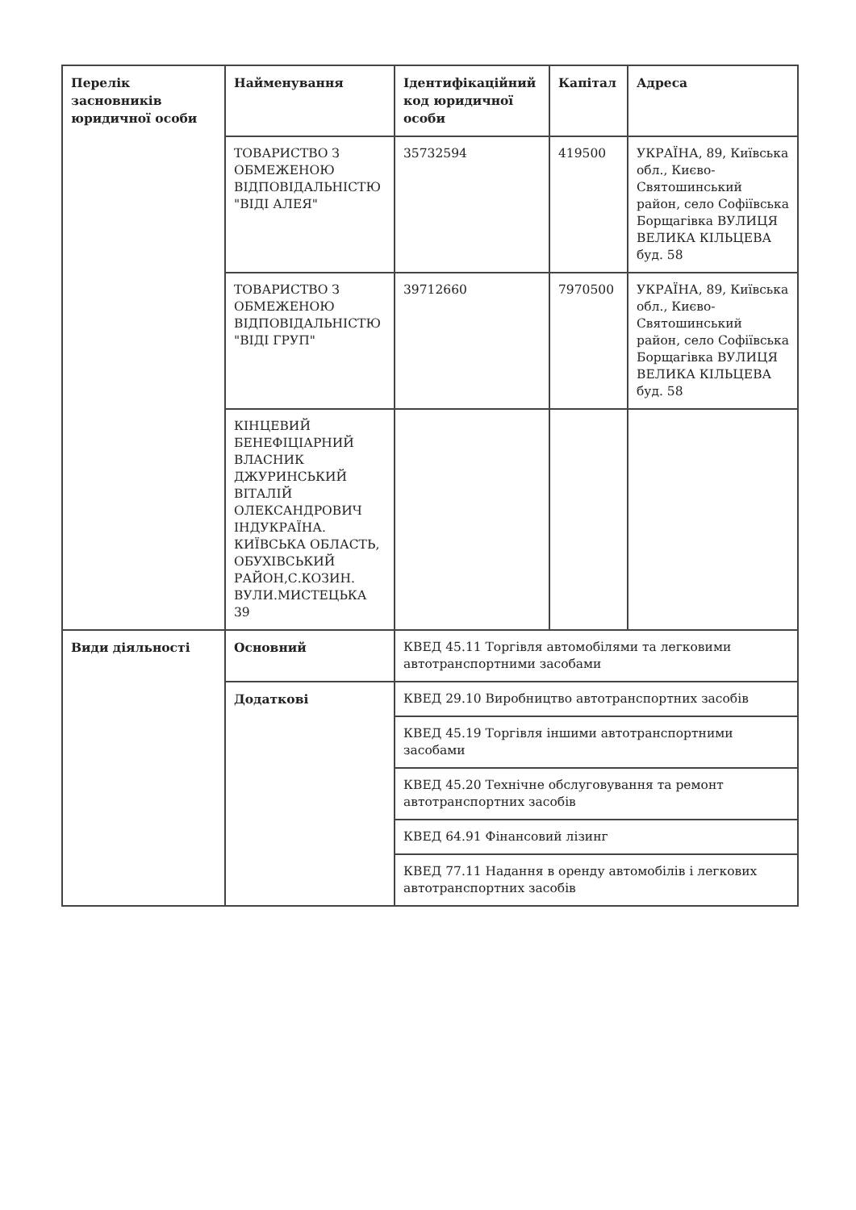| Перелік засновників юридичної особи | Найменування | Ідентифікаційний код юридичної особи | Капітал | Адреса |
| | ТОВАРИСТВО З ОБМЕЖЕНОЮ ВІДПОВІДАЛЬНІСТЮ "ВІДІ АЛЕЯ" | 35732594 | 419500 | УКРАЇНА, 89, Київська обл., Києво-Святошинський район, село Софіївська Борщагівка ВУЛИЦЯ ВЕЛИКА КІЛЬЦЕВА буд. 58 |
| | ТОВАРИСТВО З ОБМЕЖЕНОЮ ВІДПОВІДАЛЬНІСТЮ "ВІДІ ГРУП" | 39712660 | 7970500 | УКРАЇНА, 89, Київська обл., Києво-Святошинський район, село Софіївська Борщагівка ВУЛИЦЯ ВЕЛИКА КІЛЬЦЕВА буд. 58 |
| | КІНЦЕВИЙ БЕНЕФІЦІАРНИЙ ВЛАСНИК ДЖУРИНСЬКИЙ ВІТАЛІЙ ОЛЕКСАНДРОВИЧ ІНДУКРАЇНА. КИЇВСЬКА ОБЛАСТЬ, ОБУХІВСЬКИЙ РАЙОН,С.КОЗИН. ВУЛИ.МИСТЕЦЬКА 39 | | | |
| Види діяльності | Основний | КВЕД 45.11 Торгівля автомобілями та легковими автотранспортними засобами | | |
| | Додаткові | КВЕД 29.10 Виробництво автотранспортних засобів | | |
| | | КВЕД 45.19 Торгівля іншими автотранспортними засобами | | |
| | | КВЕД 45.20 Технічне обслуговування та ремонт автотранспортних засобів | | |
| | | КВЕД 64.91 Фінансовий лізинг | | |
| | | КВЕД 77.11 Надання в оренду автомобілів і легкових автотранспортних засобів | | |